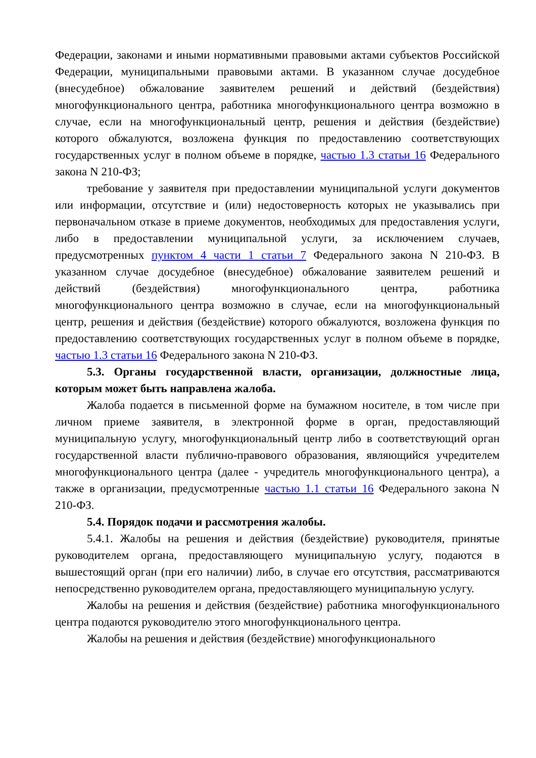Федерации, законами и иными нормативными правовыми актами субъектов Российской Федерации, муниципальными правовыми актами. В указанном случае досудебное (внесудебное) обжалование заявителем решений и действий (бездействия) многофункционального центра, работника многофункционального центра возможно в случае, если на многофункциональный центр, решения и действия (бездействие) которого обжалуются, возложена функция по предоставлению соответствующих государственных услуг в полном объеме в порядке, частью 1.3 статьи 16 Федерального закона N 210-ФЗ;
требование у заявителя при предоставлении муниципальной услуги документов или информации, отсутствие и (или) недостоверность которых не указывались при первоначальном отказе в приеме документов, необходимых для предоставления услуги, либо в предоставлении муниципальной услуги, за исключением случаев, предусмотренных пунктом 4 части 1 статьи 7 Федерального закона N 210-ФЗ. В указанном случае досудебное (внесудебное) обжалование заявителем решений и действий (бездействия) многофункционального центра, работника многофункционального центра возможно в случае, если на многофункциональный центр, решения и действия (бездействие) которого обжалуются, возложена функция по предоставлению соответствующих государственных услуг в полном объеме в порядке, частью 1.3 статьи 16 Федерального закона N 210-ФЗ.
5.3. Органы государственной власти, организации, должностные лица, которым может быть направлена жалоба.
Жалоба подается в письменной форме на бумажном носителе, в том числе при личном приеме заявителя, в электронной форме в орган, предоставляющий муниципальную услугу, многофункциональный центр либо в соответствующий орган государственной власти публично-правового образования, являющийся учредителем многофункционального центра (далее - учредитель многофункционального центра), а также в организации, предусмотренные частью 1.1 статьи 16 Федерального закона N 210-ФЗ.
5.4. Порядок подачи и рассмотрения жалобы.
5.4.1. Жалобы на решения и действия (бездействие) руководителя, принятые руководителем органа, предоставляющего муниципальную услугу, подаются в вышестоящий орган (при его наличии) либо, в случае его отсутствия, рассматриваются непосредственно руководителем органа, предоставляющего муниципальную услугу.
Жалобы на решения и действия (бездействие) работника многофункционального центра подаются руководителю этого многофункционального центра.
Жалобы на решения и действия (бездействие) многофункционального